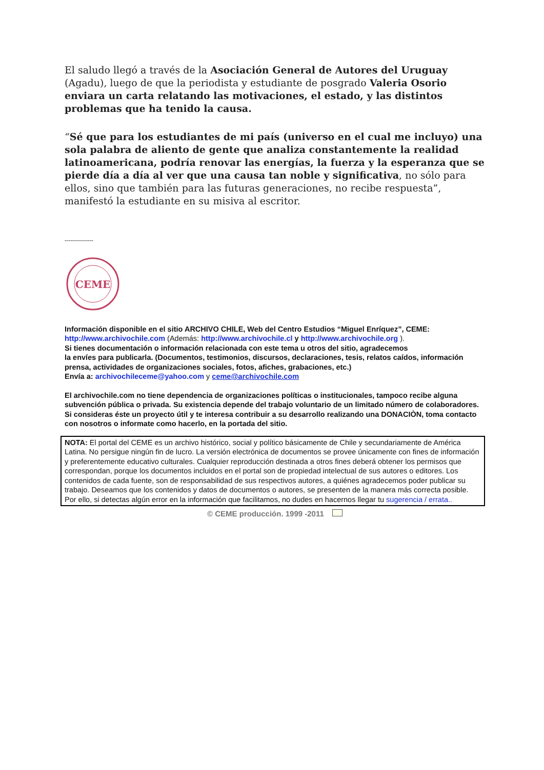El saludo llegó a través de la Asociación General de Autores del Uruguay (Agadu), luego de que la periodista y estudiante de posgrado Valeria Osorio enviara un carta relatando las motivaciones, el estado, y las distintos problemas que ha tenido la causa.
“Sé que para los estudiantes de mi país (universo en el cual me incluyo) una sola palabra de aliento de gente que analiza constantemente la realidad latinoamericana, podría renovar las energías, la fuerza y la esperanza que se pierde día a día al ver que una causa tan noble y significativa, no sólo para ellos, sino que también para las futuras generaciones, no recibe respuesta”, manifestó la estudiante en su misiva al escritor.
--------------
CEME
Información disponible en el sitio ARCHIVO CHILE, Web del Centro Estudios “Miguel Enríquez”, CEME:
http://www.archivochile.com (Además: http://www.archivochile.cl y http://www.archivochile.org ).
Si tienes documentación o información relacionada con este tema u otros del sitio, agradecemos
la envíes para publicarla. (Documentos, testimonios, discursos, declaraciones, tesis, relatos caídos, información prensa, actividades de organizaciones sociales, fotos, afiches, grabaciones, etc.)
Envía a: archivochileceme@yahoo.com y ceme@archivochile.com
El archivochile.com no tiene dependencia de organizaciones políticas o institucionales, tampoco recibe alguna subvención pública o privada. Su existencia depende del trabajo voluntario de un limitado número de colaboradores. Si consideras éste un proyecto útil y te interesa contribuir a su desarrollo realizando una DONACIÒN, toma contacto con nosotros o informate como hacerlo, en la portada del sitio.
NOTA: El portal del CEME es un archivo histórico, social y político básicamente de Chile y secundariamente de América Latina. No persigue ningún fin de lucro. La versión electrónica de documentos se provee únicamente con fines de información y preferentemente educativo culturales. Cualquier reproducción destinada a otros fines deberá obtener los permisos que correspondan, porque los documentos incluidos en el portal son de propiedad intelectual de sus autores o editores. Los contenidos de cada fuente, son de responsabilidad de sus respectivos autores, a quiénes agradecemos poder publicar su trabajo. Deseamos que los contenidos y datos de documentos o autores, se presenten de la manera más correcta posible. Por ello, si detectas algún error en la información que facilitamos, no dudes en hacernos llegar tu sugerencia / errata..
© CEME producción. 1999 -2011